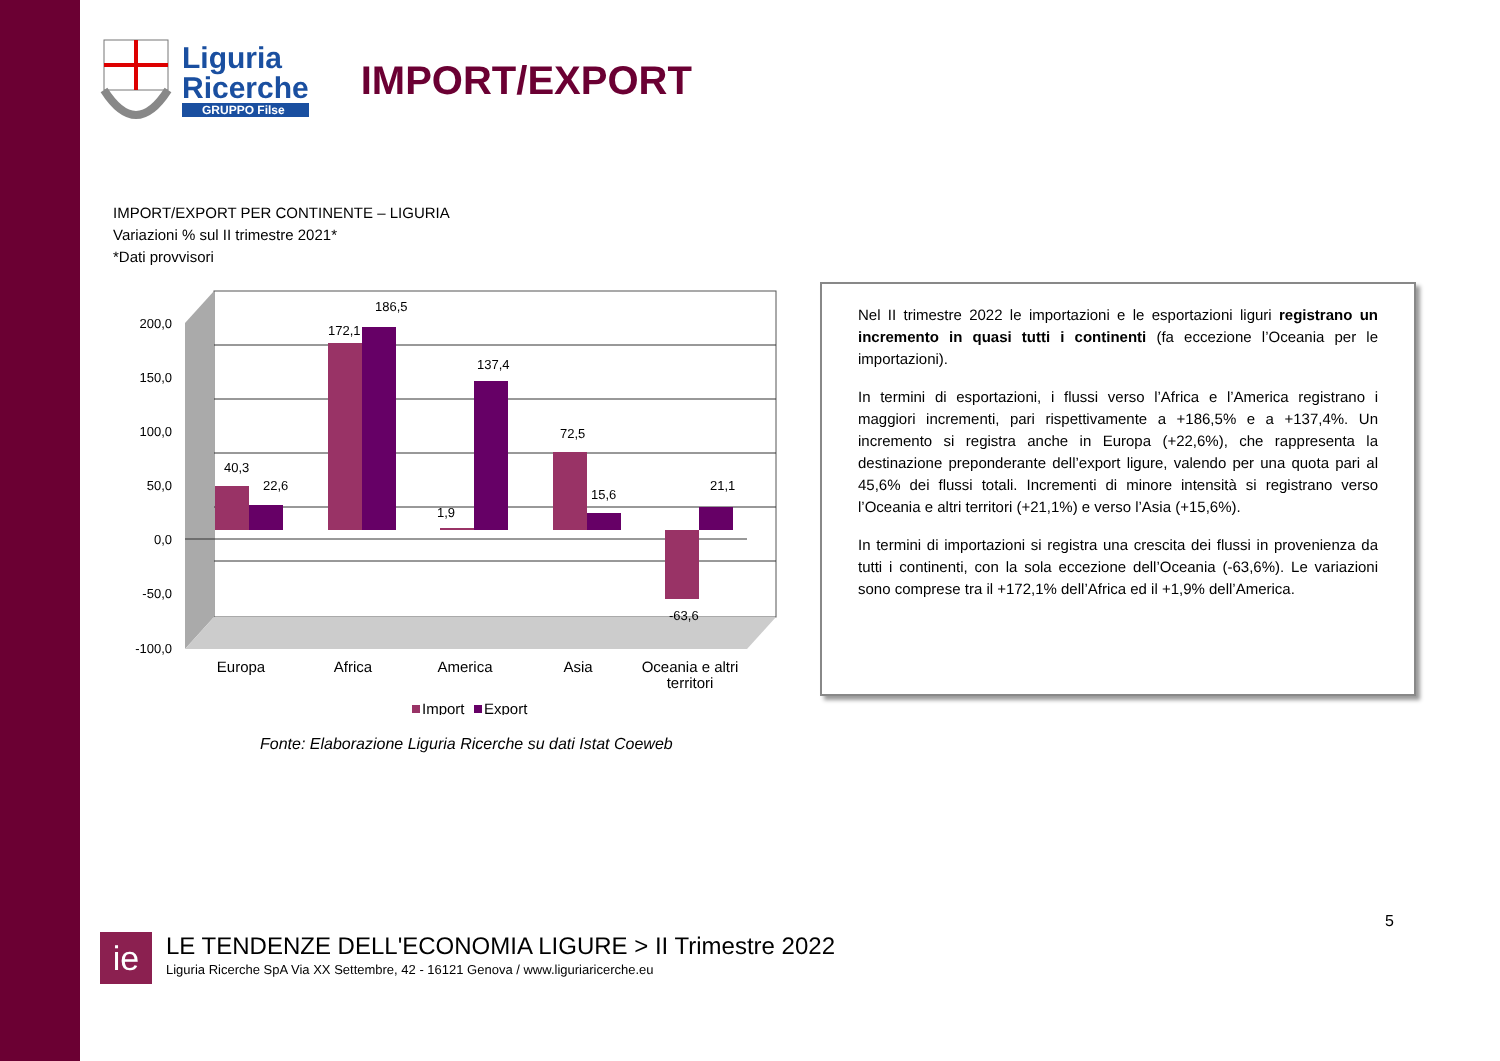Liguria
Ricerche
GRUPPO Filse
IMPORT/EXPORT
IMPORT/EXPORT PER CONTINENTE – LIGURIA
Variazioni % sul II trimestre 2021*
*Dati provvisori
200,0
150,0
100,0
50,0
0,0
-50,0
-100,0
40,3
22,6
172,1
186,5
1,9
137,4
72,5
15,6
21,1
-63,6
Europa
Africa
America
Asia
Oceania e altri
territori
Import
Export
Fonte: Elaborazione Liguria Ricerche su dati Istat Coeweb
Nel II trimestre 2022 le importazioni e le esportazioni liguri registrano un incremento in quasi tutti i continenti (fa eccezione l’Oceania per le importazioni).
In termini di esportazioni, i flussi verso l’Africa e l’America registrano i maggiori incrementi, pari rispettivamente a +186,5% e a +137,4%. Un incremento si registra anche in Europa (+22,6%), che rappresenta la destinazione preponderante dell’export ligure, valendo per una quota pari al 45,6% dei flussi totali. Incrementi di minore intensità si registrano verso l’Oceania e altri territori (+21,1%) e verso l’Asia (+15,6%).
In termini di importazioni si registra una crescita dei flussi in provenienza da tutti i continenti, con la sola eccezione dell’Oceania (-63,6%). Le variazioni sono comprese tra il +172,1% dell’Africa ed il +1,9% dell’America.
5
ie
LE TENDENZE DELL'ECONOMIA LIGURE > II Trimestre 2022
Liguria Ricerche SpA Via XX Settembre, 42 - 16121 Genova / www.liguriaricerche.eu